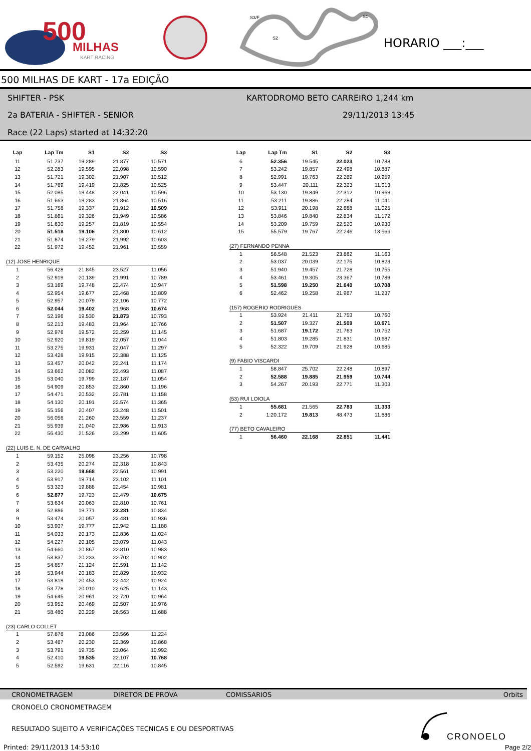500
MILHAS
KART RACING
S3/F
S1
S2
HORARIO ___:___
500 MILHAS DE KART - 17a EDIÇÃO
SHIFTER - PSK
KARTODROMO BETO CARREIRO 1,244 km
2a BATERIA - SHIFTER - SENIOR 29/11/2013 13:45
Race (22 Laps) started at 14:32:20
| Lap | Lap Tm | S1 | S2 | S3 |
| --- | --- | --- | --- | --- |
| 11 | 51.737 | 19.289 | 21.877 | 10.571 |
| 12 | 52.283 | 19.595 | 22.098 | 10.590 |
| 13 | 51.721 | 19.302 | 21.907 | 10.512 |
| 14 | 51.769 | 19.419 | 21.825 | 10.525 |
| 15 | 52.085 | 19.448 | 22.041 | 10.596 |
| 16 | 51.663 | 19.283 | 21.864 | 10.516 |
| 17 | 51.758 | 19.337 | 21.912 | 10.509 |
| 18 | 51.861 | 19.326 | 21.949 | 10.586 |
| 19 | 51.630 | 19.257 | 21.819 | 10.554 |
| 20 | 51.518 | 19.106 | 21.800 | 10.612 |
| 21 | 51.874 | 19.279 | 21.992 | 10.603 |
| 22 | 51.972 | 19.452 | 21.961 | 10.559 |
(12) JOSE HENRIQUE
| 1 | 56.428 | 21.845 | 23.527 | 11.056 |
| 2 | 52.919 | 20.139 | 21.991 | 10.789 |
| 3 | 53.169 | 19.748 | 22.474 | 10.947 |
| 4 | 52.954 | 19.677 | 22.468 | 10.809 |
| 5 | 52.957 | 20.079 | 22.106 | 10.772 |
| 6 | 52.044 | 19.402 | 21.968 | 10.674 |
| 7 | 52.196 | 19.530 | 21.873 | 10.793 |
| 8 | 52.213 | 19.483 | 21.964 | 10.766 |
| 9 | 52.976 | 19.572 | 22.259 | 11.145 |
| 10 | 52.920 | 19.819 | 22.057 | 11.044 |
| 11 | 53.275 | 19.931 | 22.047 | 11.297 |
| 12 | 53.428 | 19.915 | 22.388 | 11.125 |
| 13 | 53.457 | 20.042 | 22.241 | 11.174 |
| 14 | 53.662 | 20.082 | 22.493 | 11.087 |
| 15 | 53.040 | 19.799 | 22.187 | 11.054 |
| 16 | 54.909 | 20.853 | 22.860 | 11.196 |
| 17 | 54.471 | 20.532 | 22.781 | 11.158 |
| 18 | 54.130 | 20.191 | 22.574 | 11.365 |
| 19 | 55.156 | 20.407 | 23.248 | 11.501 |
| 20 | 56.056 | 21.260 | 23.559 | 11.237 |
| 21 | 55.939 | 21.040 | 22.986 | 11.913 |
| 22 | 56.430 | 21.526 | 23.299 | 11.605 |
(22) LUIS E. N. DE CARVALHO
| 1 | 59.152 | 25.098 | 23.256 | 10.798 |
| 2 | 53.435 | 20.274 | 22.318 | 10.843 |
| 3 | 53.220 | 19.668 | 22.561 | 10.991 |
| 4 | 53.917 | 19.714 | 23.102 | 11.101 |
| 5 | 53.323 | 19.888 | 22.454 | 10.981 |
| 6 | 52.877 | 19.723 | 22.479 | 10.675 |
| 7 | 53.634 | 20.063 | 22.810 | 10.761 |
| 8 | 52.886 | 19.771 | 22.281 | 10.834 |
| 9 | 53.474 | 20.057 | 22.481 | 10.936 |
| 10 | 53.907 | 19.777 | 22.942 | 11.188 |
| 11 | 54.033 | 20.173 | 22.836 | 11.024 |
| 12 | 54.227 | 20.105 | 23.079 | 11.043 |
| 13 | 54.660 | 20.867 | 22.810 | 10.983 |
| 14 | 53.837 | 20.233 | 22.702 | 10.902 |
| 15 | 54.857 | 21.124 | 22.591 | 11.142 |
| 16 | 53.944 | 20.183 | 22.829 | 10.932 |
| 17 | 53.819 | 20.453 | 22.442 | 10.924 |
| 18 | 53.778 | 20.010 | 22.625 | 11.143 |
| 19 | 54.645 | 20.961 | 22.720 | 10.964 |
| 20 | 53.952 | 20.469 | 22.507 | 10.976 |
| 21 | 58.480 | 20.229 | 26.563 | 11.688 |
(23) CARLO COLLET
| 1 | 57.876 | 23.086 | 23.566 | 11.224 |
| 2 | 53.467 | 20.230 | 22.369 | 10.868 |
| 3 | 53.791 | 19.735 | 23.064 | 10.992 |
| 4 | 52.410 | 19.535 | 22.107 | 10.768 |
| 5 | 52.592 | 19.631 | 22.116 | 10.845 |
| Lap | Lap Tm | S1 | S2 | S3 |
| --- | --- | --- | --- | --- |
| 6 | 52.356 | 19.545 | 22.023 | 10.788 |
| 7 | 53.242 | 19.857 | 22.498 | 10.887 |
| 8 | 52.991 | 19.763 | 22.269 | 10.959 |
| 9 | 53.447 | 20.111 | 22.323 | 11.013 |
| 10 | 53.130 | 19.849 | 22.312 | 10.969 |
| 11 | 53.211 | 19.886 | 22.284 | 11.041 |
| 12 | 53.911 | 20.198 | 22.688 | 11.025 |
| 13 | 53.846 | 19.840 | 22.834 | 11.172 |
| 14 | 53.209 | 19.759 | 22.520 | 10.930 |
| 15 | 55.579 | 19.767 | 22.246 | 13.566 |
(27) FERNANDO PENNA
| 1 | 56.548 | 21.523 | 23.862 | 11.163 |
| 2 | 53.037 | 20.039 | 22.175 | 10.823 |
| 3 | 51.940 | 19.457 | 21.728 | 10.755 |
| 4 | 53.461 | 19.305 | 23.367 | 10.789 |
| 5 | 51.598 | 19.250 | 21.640 | 10.708 |
| 6 | 52.462 | 19.258 | 21.967 | 11.237 |
(157) ROGERIO RODRIGUES
| 1 | 53.924 | 21.411 | 21.753 | 10.760 |
| 2 | 51.507 | 19.327 | 21.509 | 10.671 |
| 3 | 51.687 | 19.172 | 21.763 | 10.752 |
| 4 | 51.803 | 19.285 | 21.831 | 10.687 |
| 5 | 52.322 | 19.709 | 21.928 | 10.685 |
(9) FABIO VISCARDI
| 1 | 58.847 | 25.702 | 22.248 | 10.897 |
| 2 | 52.588 | 19.885 | 21.959 | 10.744 |
| 3 | 54.267 | 20.193 | 22.771 | 11.303 |
(53) RUI LOIOLA
| 1 | 55.681 | 21.565 | 22.783 | 11.333 |
| 2 | 1:20.172 | 19.813 | 48.473 | 11.886 |
(77) BETO CAVALEIRO
| 1 | 56.460 | 22.168 | 22.851 | 11.441 |
CRONOMETRAGEM DIRETOR DE PROVA COMISSARIOS Orbits
CRONOELO CRONOMETRAGEM
RESULTADO SUJEITO A VERIFICAÇÕES TECNICAS E OU DESPORTIVAS
Printed: 29/11/2013 14:53:10
CRONOELO
Page 2/2